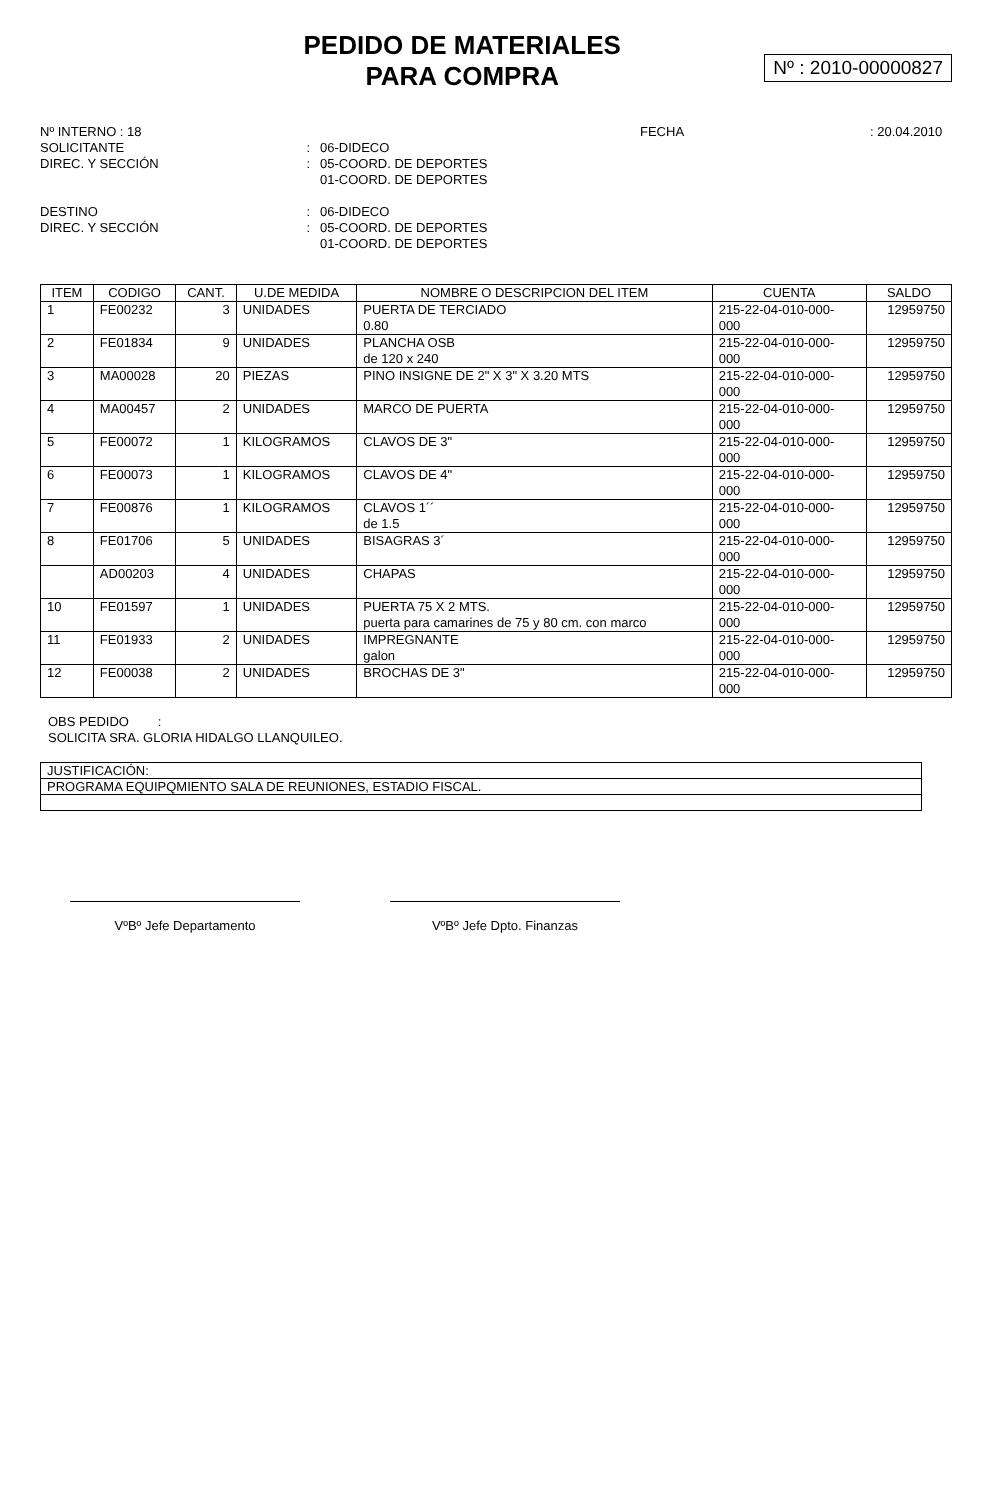PEDIDO DE MATERIALES
PARA COMPRA
Nº : 2010-00000827
Nº INTERNO : 18
FECHA
: 20.04.2010
SOLICITANTE
:
06-DIDECO
DIREC. Y SECCIÓN
:
05-COORD. DE DEPORTES
01-COORD. DE DEPORTES
DESTINO
:
06-DIDECO
DIREC. Y SECCIÓN
:
05-COORD. DE DEPORTES
01-COORD. DE DEPORTES
| ITEM | CODIGO | CANT. | U.DE MEDIDA | NOMBRE O DESCRIPCION DEL ITEM | CUENTA | SALDO |
| --- | --- | --- | --- | --- | --- | --- |
| 1 | FE00232 | 3 | UNIDADES | PUERTA DE TERCIADO 0.80 | 215-22-04-010-000- 000 | 12959750 |
| 2 | FE01834 | 9 | UNIDADES | PLANCHA OSB de 120 x 240 | 215-22-04-010-000- 000 | 12959750 |
| 3 | MA00028 | 20 | PIEZAS | PINO INSIGNE DE 2" X 3" X 3.20 MTS | 215-22-04-010-000- 000 | 12959750 |
| 4 | MA00457 | 2 | UNIDADES | MARCO DE PUERTA | 215-22-04-010-000- 000 | 12959750 |
| 5 | FE00072 | 1 | KILOGRAMOS | CLAVOS DE 3" | 215-22-04-010-000- 000 | 12959750 |
| 6 | FE00073 | 1 | KILOGRAMOS | CLAVOS DE 4" | 215-22-04-010-000- 000 | 12959750 |
| 7 | FE00876 | 1 | KILOGRAMOS | CLAVOS 1´´ de 1.5 | 215-22-04-010-000- 000 | 12959750 |
| 8 | FE01706 | 5 | UNIDADES | BISAGRAS 3´ | 215-22-04-010-000- 000 | 12959750 |
| | AD00203 | 4 | UNIDADES | CHAPAS | 215-22-04-010-000- 000 | 12959750 |
| 10 | FE01597 | 1 | UNIDADES | PUERTA 75 X 2 MTS. puerta para camarines de 75 y 80 cm. con marco | 215-22-04-010-000- 000 | 12959750 |
| 11 | FE01933 | 2 | UNIDADES | IMPREGNANTE galon | 215-22-04-010-000- 000 | 12959750 |
| 12 | FE00038 | 2 | UNIDADES | BROCHAS DE 3" | 215-22-04-010-000- 000 | 12959750 |
OBS PEDIDO :
SOLICITA SRA. GLORIA HIDALGO LLANQUILEO.
JUSTIFICACIÓN:
PROGRAMA EQUIPQMIENTO SALA DE REUNIONES, ESTADIO FISCAL.
VºBº Jefe Departamento VºBº Jefe Dpto. Finanzas